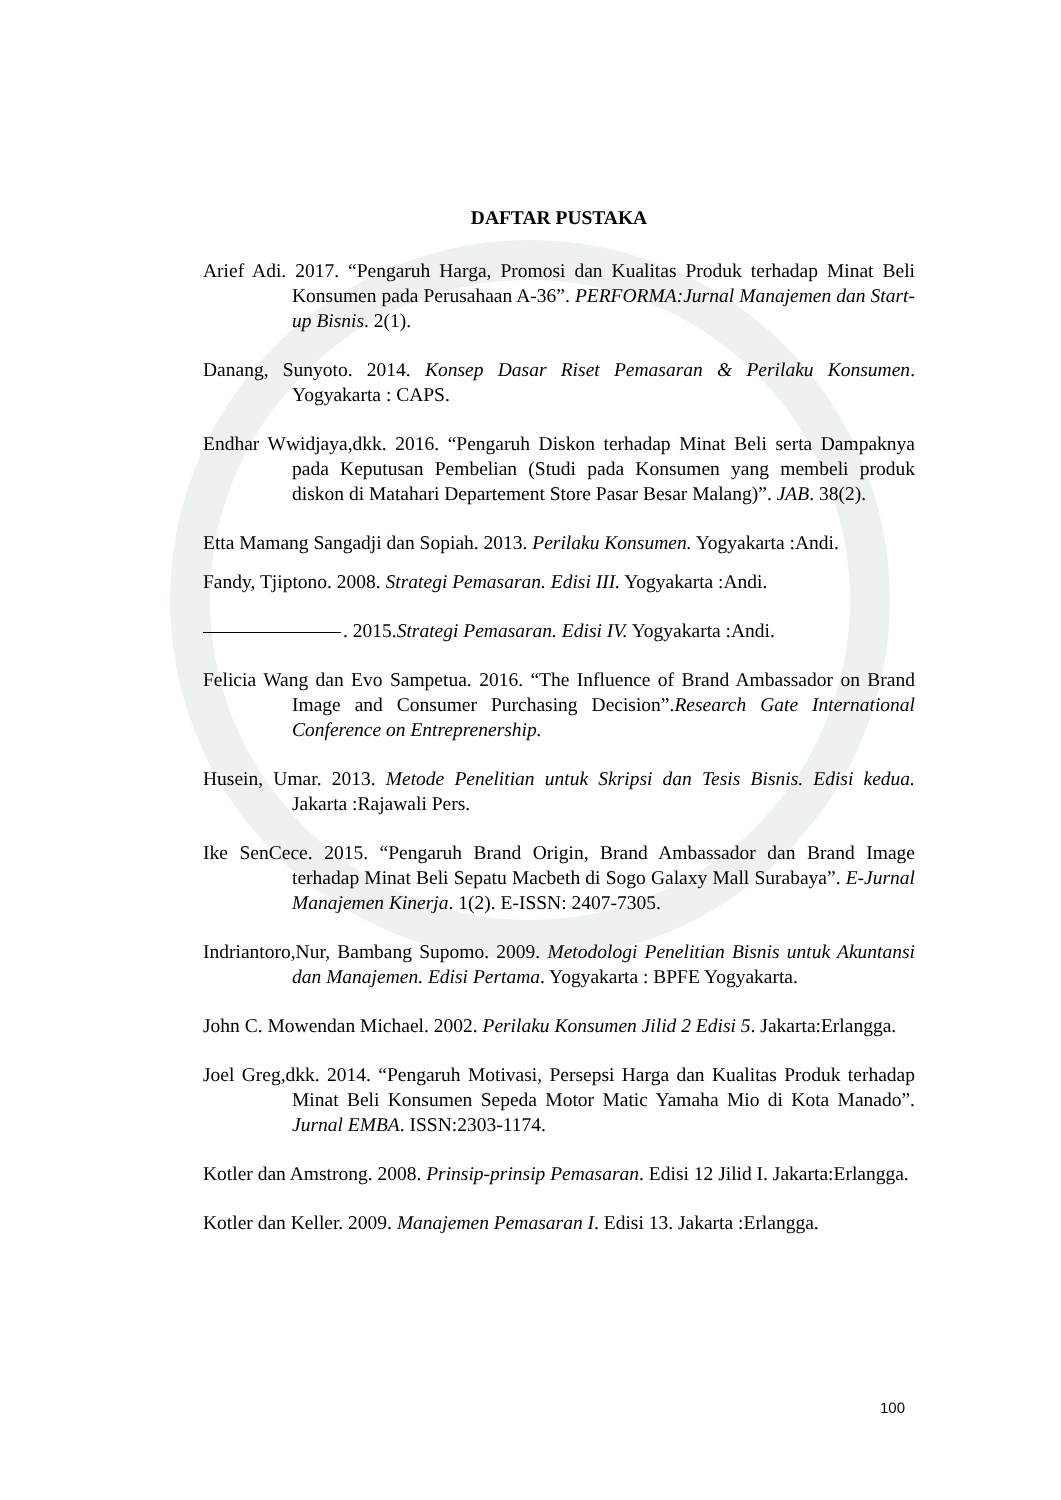DAFTAR PUSTAKA
Arief Adi. 2017. “Pengaruh Harga, Promosi dan Kualitas Produk terhadap Minat Beli Konsumen pada Perusahaan A-36”. PERFORMA:Jurnal Manajemen dan Start-up Bisnis. 2(1).
Danang, Sunyoto. 2014. Konsep Dasar Riset Pemasaran & Perilaku Konsumen. Yogyakarta : CAPS.
Endhar Wwidjaya,dkk. 2016. “Pengaruh Diskon terhadap Minat Beli serta Dampaknya pada Keputusan Pembelian (Studi pada Konsumen yang membeli produk diskon di Matahari Departement Store Pasar Besar Malang)”. JAB. 38(2).
Etta Mamang Sangadji dan Sopiah. 2013. Perilaku Konsumen. Yogyakarta :Andi.
Fandy, Tjiptono. 2008. Strategi Pemasaran. Edisi III. Yogyakarta :Andi.
. 2015.Strategi Pemasaran. Edisi IV. Yogyakarta :Andi.
Felicia Wang dan Evo Sampetua. 2016. “The Influence of Brand Ambassador on Brand Image and Consumer Purchasing Decision”.Research Gate International Conference on Entreprenership.
Husein, Umar. 2013. Metode Penelitian untuk Skripsi dan Tesis Bisnis. Edisi kedua. Jakarta :Rajawali Pers.
Ike SenCece. 2015. “Pengaruh Brand Origin, Brand Ambassador dan Brand Image terhadap Minat Beli Sepatu Macbeth di Sogo Galaxy Mall Surabaya”. E-Jurnal Manajemen Kinerja. 1(2). E-ISSN: 2407-7305.
Indriantoro,Nur, Bambang Supomo. 2009. Metodologi Penelitian Bisnis untuk Akuntansi dan Manajemen. Edisi Pertama. Yogyakarta : BPFE Yogyakarta.
John C. Mowendan Michael. 2002. Perilaku Konsumen Jilid 2 Edisi 5. Jakarta:Erlangga.
Joel Greg,dkk. 2014. “Pengaruh Motivasi, Persepsi Harga dan Kualitas Produk terhadap Minat Beli Konsumen Sepeda Motor Matic Yamaha Mio di Kota Manado”. Jurnal EMBA. ISSN:2303-1174.
Kotler dan Amstrong. 2008. Prinsip-prinsip Pemasaran. Edisi 12 Jilid I. Jakarta:Erlangga.
Kotler dan Keller. 2009. Manajemen Pemasaran I. Edisi 13. Jakarta :Erlangga.
100